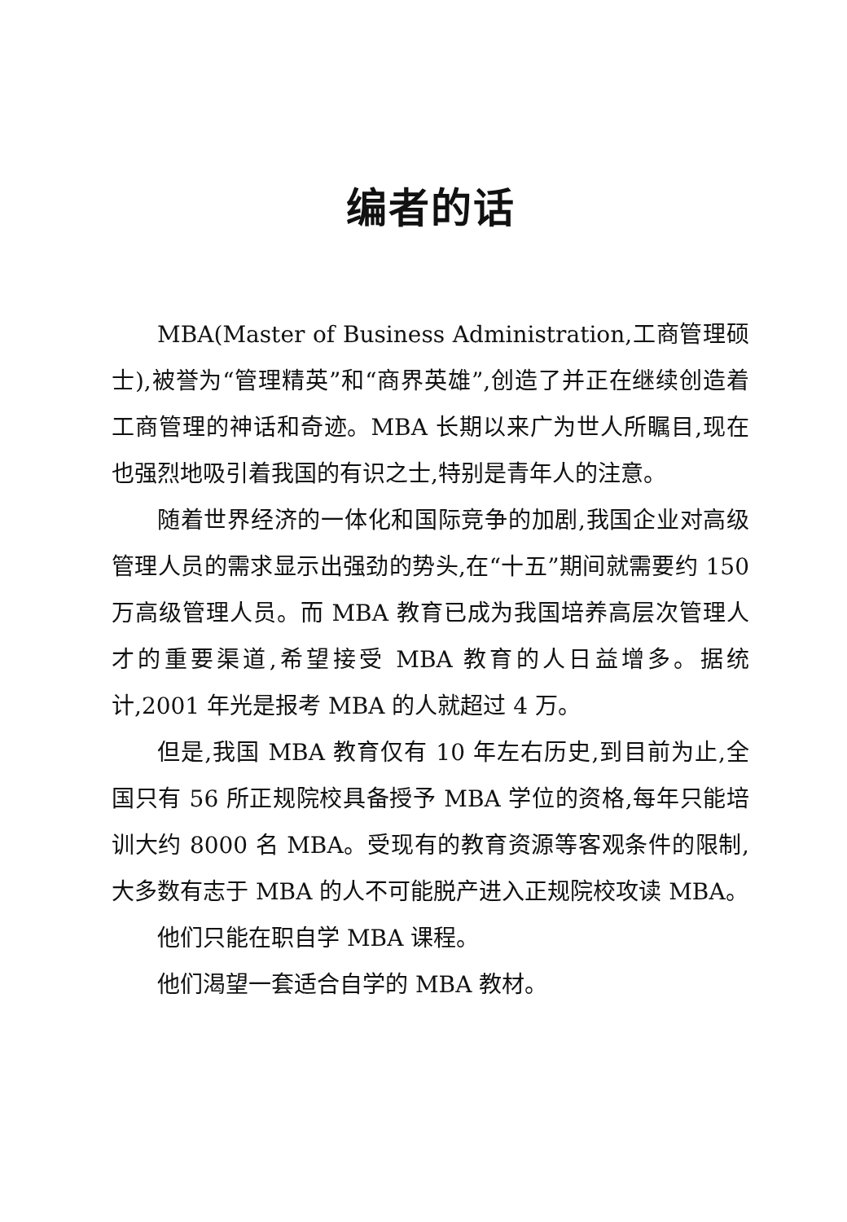编者的话
MBA(Master of Business Administration,工商管理硕士),被誉为“管理精英”和“商界英雄”,创造了并正在继续创造着工商管理的神话和奇迹。MBA 长期以来广为世人所瞩目,现在也强烈地吸引着我国的有识之士,特别是青年人的注意。
随着世界经济的一体化和国际竞争的加剧,我国企业对高级管理人员的需求显示出强劲的势头,在“十五”期间就需要约 150 万高级管理人员。而 MBA 教育已成为我国培养高层次管理人才的重要渠道,希望接受 MBA 教育的人日益增多。据统计,2001 年光是报考 MBA 的人就超过 4 万。
但是,我国 MBA 教育仅有 10 年左右历史,到目前为止,全国只有 56 所正规院校具备授予 MBA 学位的资格,每年只能培训大约 8000 名 MBA。受现有的教育资源等客观条件的限制,大多数有志于 MBA 的人不可能脱产进入正规院校攻读 MBA。
他们只能在职自学 MBA 课程。
他们渴望一套适合自学的 MBA 教材。